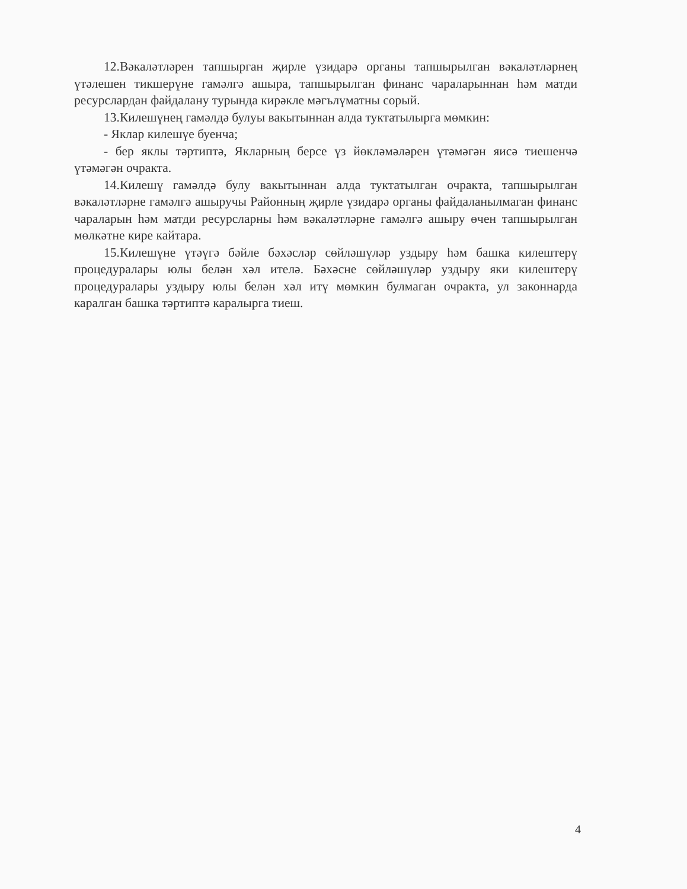12.Вәкаләтләрен тапшырган җирле үзидарә органы тапшырылган вәкаләтләрнең үтәлешен тикшерүне гамәлгә ашыра, тапшырылган финанс чараларыннан һәм матди ресурслардан файдалану турында кирәкле мәгълүматны сорый.
13.Килешүнең гамәлдә булуы вакытыннан алда туктатылырга мөмкин:
- Яклар килешүе буенча;
- бер яклы тәртиптә, Якларның берсе үз йөкләмәләрен үтәмәгән яисә тиешенчә үтәмәгән очракта.
14.Килешү гамәлдә булу вакытыннан алда туктатылган очракта, тапшырылган вәкаләтләрне гамәлгә ашыручы Районның җирле үзидарә органы файдаланылмаган финанс чараларын һәм матди ресурсларны һәм вәкаләтләрне гамәлгә ашыру өчен тапшырылган мөлкәтне кире кайтара.
15.Килешүне үтәүгә бәйле бәхәсләр сөйләшүләр уздыру һәм башка килештерү процедуралары юлы белән хәл ителә. Бәхәсне сөйләшүләр уздыру яки килештерү процедуралары уздыру юлы белән хәл итү мөмкин булмаган очракта, ул законнарда каралган башка тәртиптә каралырга тиеш.
4